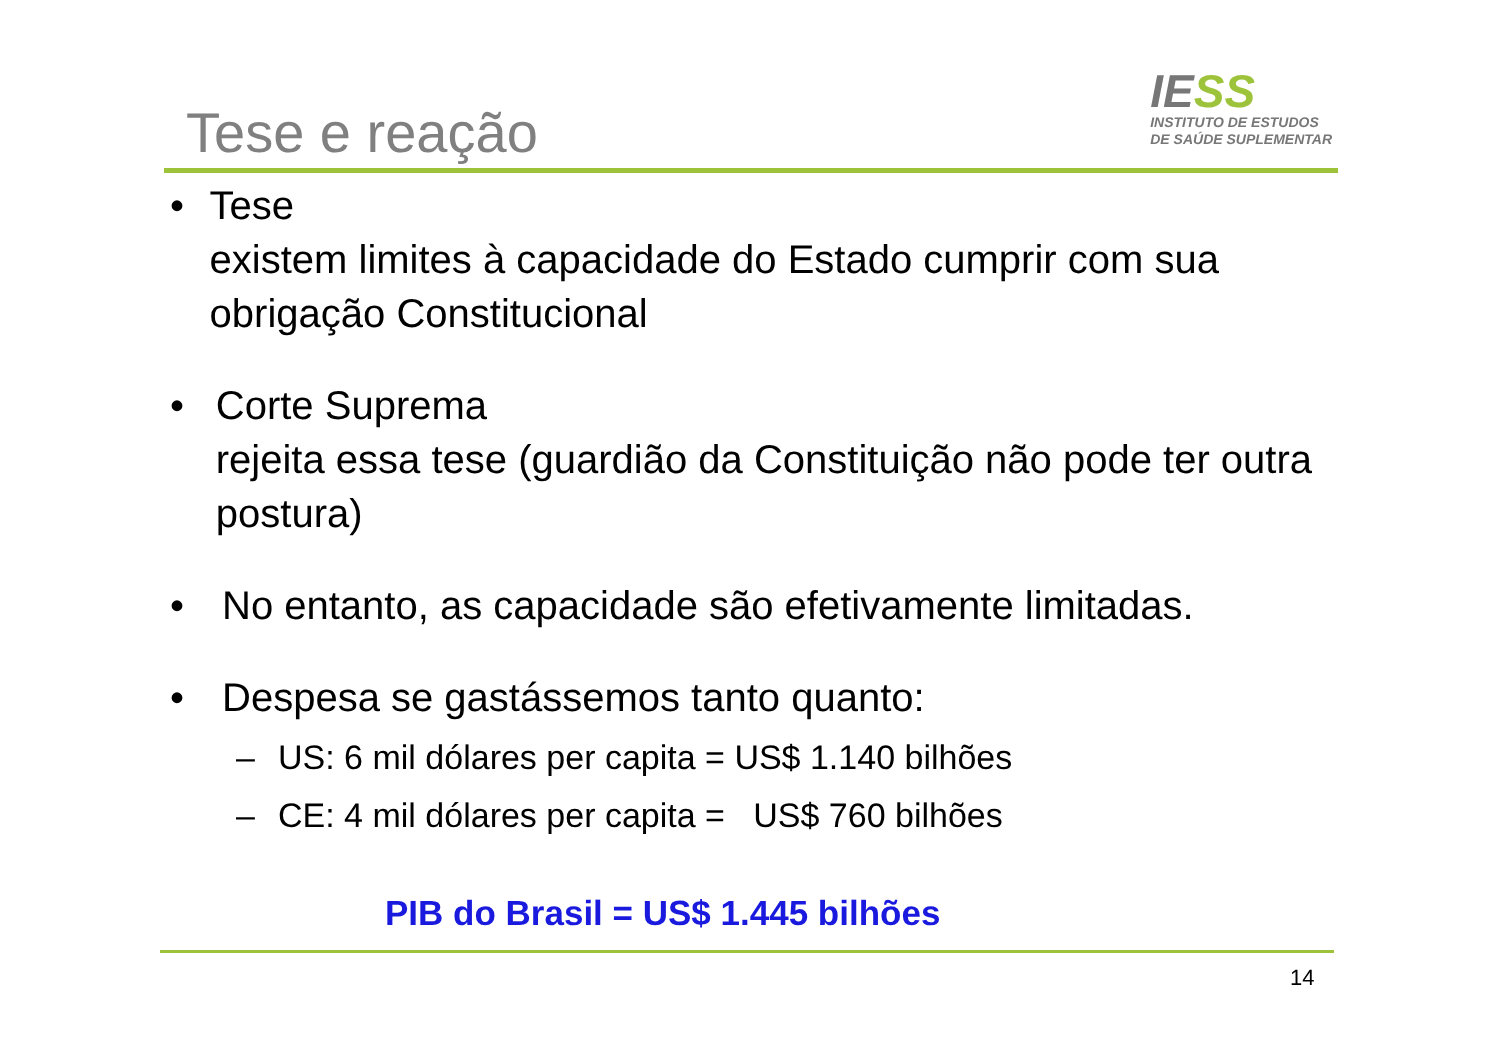Tese e reação
IESS
INSTITUTO DE ESTUDOS
DE SAÚDE SUPLEMENTAR
• Tese
existem limites à capacidade do Estado cumprir com sua obrigação Constitucional
• Corte Suprema
rejeita essa tese (guardião da Constituição não pode ter outra postura)
• No entanto, as capacidade são efetivamente limitadas.
• Despesa se gastássemos tanto quanto:
– US: 6 mil dólares per capita = US$ 1.140 bilhões
– CE: 4 mil dólares per capita = US$ 760 bilhões
PIB do Brasil = US$ 1.445 bilhões
14